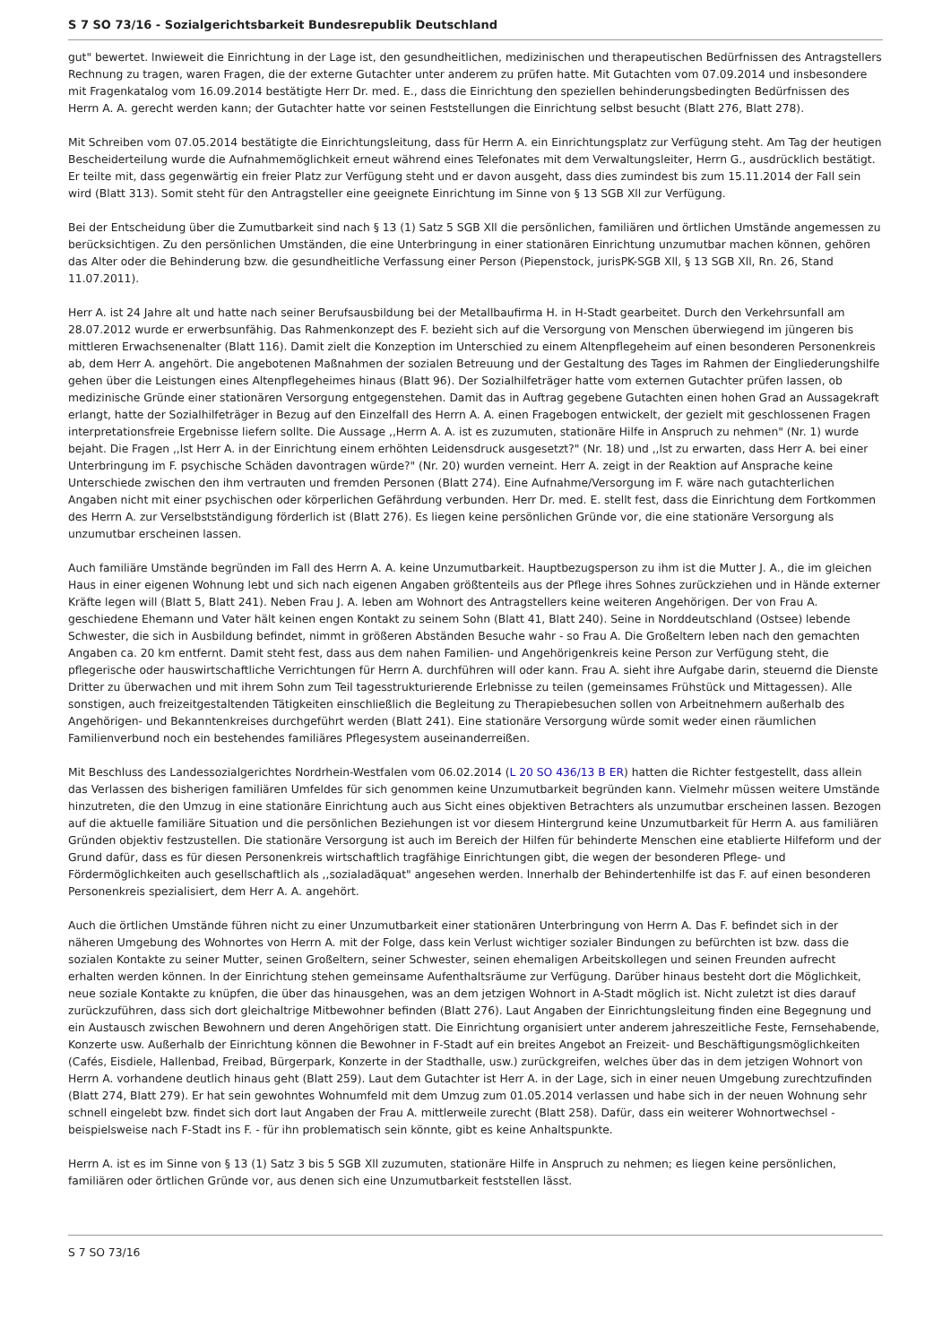S 7 SO 73/16 - Sozialgerichtsbarkeit Bundesrepublik Deutschland
gut" bewertet. lnwieweit die Einrichtung in der Lage ist, den gesundheitlichen, medizinischen und therapeutischen Bedürfnissen des Antragstellers Rechnung zu tragen, waren Fragen, die der externe Gutachter unter anderem zu prüfen hatte. Mit Gutachten vom 07.09.2014 und insbesondere mit Fragenkatalog vom 16.09.2014 bestätigte Herr Dr. med. E., dass die Einrichtung den speziellen behinderungsbedingten Bedürfnissen des Herrn A. A. gerecht werden kann; der Gutachter hatte vor seinen Feststellungen die Einrichtung selbst besucht (Blatt 276, Blatt 278).
Mit Schreiben vom 07.05.2014 bestätigte die Einrichtungsleitung, dass für Herrn A. ein Einrichtungsplatz zur Verfügung steht. Am Tag der heutigen Bescheiderteilung wurde die Aufnahmemöglichkeit erneut während eines Telefonates mit dem Verwaltungsleiter, Herrn G., ausdrücklich bestätigt. Er teilte mit, dass gegenwärtig ein freier Platz zur Verfügung steht und er davon ausgeht, dass dies zumindest bis zum 15.11.2014 der Fall sein wird (Blatt 313). Somit steht für den Antragsteller eine geeignete Einrichtung im Sinne von § 13 SGB Xll zur Verfügung.
Bei der Entscheidung über die Zumutbarkeit sind nach § 13 (1) Satz 5 SGB Xll die persönlichen, familiären und örtlichen Umstände angemessen zu berücksichtigen. Zu den persönlichen Umständen, die eine Unterbringung in einer stationären Einrichtung unzumutbar machen können, gehören das Alter oder die Behinderung bzw. die gesundheitliche Verfassung einer Person (Piepenstock, jurisPK-SGB Xll, § 13 SGB Xll, Rn. 26, Stand 11.07.2011).
Herr A. ist 24 Jahre alt und hatte nach seiner Berufsausbildung bei der Metallbaufirma H. in H-Stadt gearbeitet. Durch den Verkehrsunfall am 28.07.2012 wurde er erwerbsunfähig. Das Rahmenkonzept des F. bezieht sich auf die Versorgung von Menschen überwiegend im jüngeren bis mittleren Erwachsenenalter (Blatt 116). Damit zielt die Konzeption im Unterschied zu einem Altenpflegeheim auf einen besonderen Personenkreis ab, dem Herr A. angehört. Die angebotenen Maßnahmen der sozialen Betreuung und der Gestaltung des Tages im Rahmen der Eingliederungshilfe gehen über die Leistungen eines Altenpflegeheimes hinaus (Blatt 96). Der Sozialhilfeträger hatte vom externen Gutachter prüfen lassen, ob medizinische Gründe einer stationären Versorgung entgegenstehen. Damit das in Auftrag gegebene Gutachten einen hohen Grad an Aussagekraft erlangt, hatte der Sozialhilfeträger in Bezug auf den Einzelfall des Herrn A. A. einen Fragebogen entwickelt, der gezielt mit geschlossenen Fragen interpretationsfreie Ergebnisse liefern sollte. Die Aussage ,,Herrn A. A. ist es zuzumuten, stationäre Hilfe in Anspruch zu nehmen" (Nr. 1) wurde bejaht. Die Fragen ,,lst Herr A. in der Einrichtung einem erhöhten Leidensdruck ausgesetzt?" (Nr. 18) und ,,lst zu erwarten, dass Herr A. bei einer Unterbringung im F. psychische Schäden davontragen würde?" (Nr. 20) wurden verneint. Herr A. zeigt in der Reaktion auf Ansprache keine Unterschiede zwischen den ihm vertrauten und fremden Personen (Blatt 274). Eine Aufnahme/Versorgung im F. wäre nach gutachterlichen Angaben nicht mit einer psychischen oder körperlichen Gefährdung verbunden. Herr Dr. med. E. stellt fest, dass die Einrichtung dem Fortkommen des Herrn A. zur Verselbstständigung förderlich ist (Blatt 276). Es liegen keine persönlichen Gründe vor, die eine stationäre Versorgung als unzumutbar erscheinen lassen.
Auch familiäre Umstände begründen im Fall des Herrn A. A. keine Unzumutbarkeit. Hauptbezugsperson zu ihm ist die Mutter J. A., die im gleichen Haus in einer eigenen Wohnung lebt und sich nach eigenen Angaben größtenteils aus der Pflege ihres Sohnes zurückziehen und in Hände externer Kräfte legen will (Blatt 5, Blatt 241). Neben Frau J. A. leben am Wohnort des Antragstellers keine weiteren Angehörigen. Der von Frau A. geschiedene Ehemann und Vater hält keinen engen Kontakt zu seinem Sohn (Blatt 41, Blatt 240). Seine in Norddeutschland (Ostsee) lebende Schwester, die sich in Ausbildung befindet, nimmt in größeren Abständen Besuche wahr - so Frau A. Die Großeltern leben nach den gemachten Angaben ca. 20 km entfernt. Damit steht fest, dass aus dem nahen Familien- und Angehörigenkreis keine Person zur Verfügung steht, die pflegerische oder hauswirtschaftliche Verrichtungen für Herrn A. durchführen will oder kann. Frau A. sieht ihre Aufgabe darin, steuernd die Dienste Dritter zu überwachen und mit ihrem Sohn zum Teil tagesstrukturierende Erlebnisse zu teilen (gemeinsames Frühstück und Mittagessen). Alle sonstigen, auch freizeitgestaltenden Tätigkeiten einschließlich die Begleitung zu Therapiebesuchen sollen von Arbeitnehmern außerhalb des Angehörigen- und Bekanntenkreises durchgeführt werden (Blatt 241). Eine stationäre Versorgung würde somit weder einen räumlichen Familienverbund noch ein bestehendes familiäres Pflegesystem auseinanderreißen.
Mit Beschluss des Landessozialgerichtes Nordrhein-Westfalen vom 06.02.2014 (L 20 SO 436/13 B ER) hatten die Richter festgestellt, dass allein das Verlassen des bisherigen familiären Umfeldes für sich genommen keine Unzumutbarkeit begründen kann. Vielmehr müssen weitere Umstände hinzutreten, die den Umzug in eine stationäre Einrichtung auch aus Sicht eines objektiven Betrachters als unzumutbar erscheinen lassen. Bezogen auf die aktuelle familiäre Situation und die persönlichen Beziehungen ist vor diesem Hintergrund keine Unzumutbarkeit für Herrn A. aus familiären Gründen objektiv festzustellen. Die stationäre Versorgung ist auch im Bereich der Hilfen für behinderte Menschen eine etablierte Hilfeform und der Grund dafür, dass es für diesen Personenkreis wirtschaftlich tragfähige Einrichtungen gibt, die wegen der besonderen Pflege- und Fördermöglichkeiten auch gesellschaftlich als ,,sozialadäquat" angesehen werden. lnnerhalb der Behindertenhilfe ist das F. auf einen besonderen Personenkreis spezialisiert, dem Herr A. A. angehört.
Auch die örtlichen Umstände führen nicht zu einer Unzumutbarkeit einer stationären Unterbringung von Herrn A. Das F. befindet sich in der näheren Umgebung des Wohnortes von Herrn A. mit der Folge, dass kein Verlust wichtiger sozialer Bindungen zu befürchten ist bzw. dass die sozialen Kontakte zu seiner Mutter, seinen Großeltern, seiner Schwester, seinen ehemaligen Arbeitskollegen und seinen Freunden aufrecht erhalten werden können. ln der Einrichtung stehen gemeinsame Aufenthaltsräume zur Verfügung. Darüber hinaus besteht dort die Möglichkeit, neue soziale Kontakte zu knüpfen, die über das hinausgehen, was an dem jetzigen Wohnort in A-Stadt möglich ist. Nicht zuletzt ist dies darauf zurückzuführen, dass sich dort gleichaltrige Mitbewohner befinden (Blatt 276). Laut Angaben der Einrichtungsleitung finden eine Begegnung und ein Austausch zwischen Bewohnern und deren Angehörigen statt. Die Einrichtung organisiert unter anderem jahreszeitliche Feste, Fernsehabende, Konzerte usw. Außerhalb der Einrichtung können die Bewohner in F-Stadt auf ein breites Angebot an Freizeit- und Beschäftigungsmöglichkeiten (Cafés, Eisdiele, Hallenbad, Freibad, Bürgerpark, Konzerte in der Stadthalle, usw.) zurückgreifen, welches über das in dem jetzigen Wohnort von Herrn A. vorhandene deutlich hinaus geht (Blatt 259). Laut dem Gutachter ist Herr A. in der Lage, sich in einer neuen Umgebung zurechtzufinden (Blatt 274, Blatt 279). Er hat sein gewohntes Wohnumfeld mit dem Umzug zum 01.05.2014 verlassen und habe sich in der neuen Wohnung sehr schnell eingelebt bzw. findet sich dort laut Angaben der Frau A. mittlerweile zurecht (Blatt 258). Dafür, dass ein weiterer Wohnortwechsel - beispielsweise nach F-Stadt ins F. - für ihn problematisch sein könnte, gibt es keine Anhaltspunkte.
Herrn A. ist es im Sinne von § 13 (1) Satz 3 bis 5 SGB Xll zuzumuten, stationäre Hilfe in Anspruch zu nehmen; es liegen keine persönlichen, familiären oder örtlichen Gründe vor, aus denen sich eine Unzumutbarkeit feststellen lässt.
S 7 SO 73/16